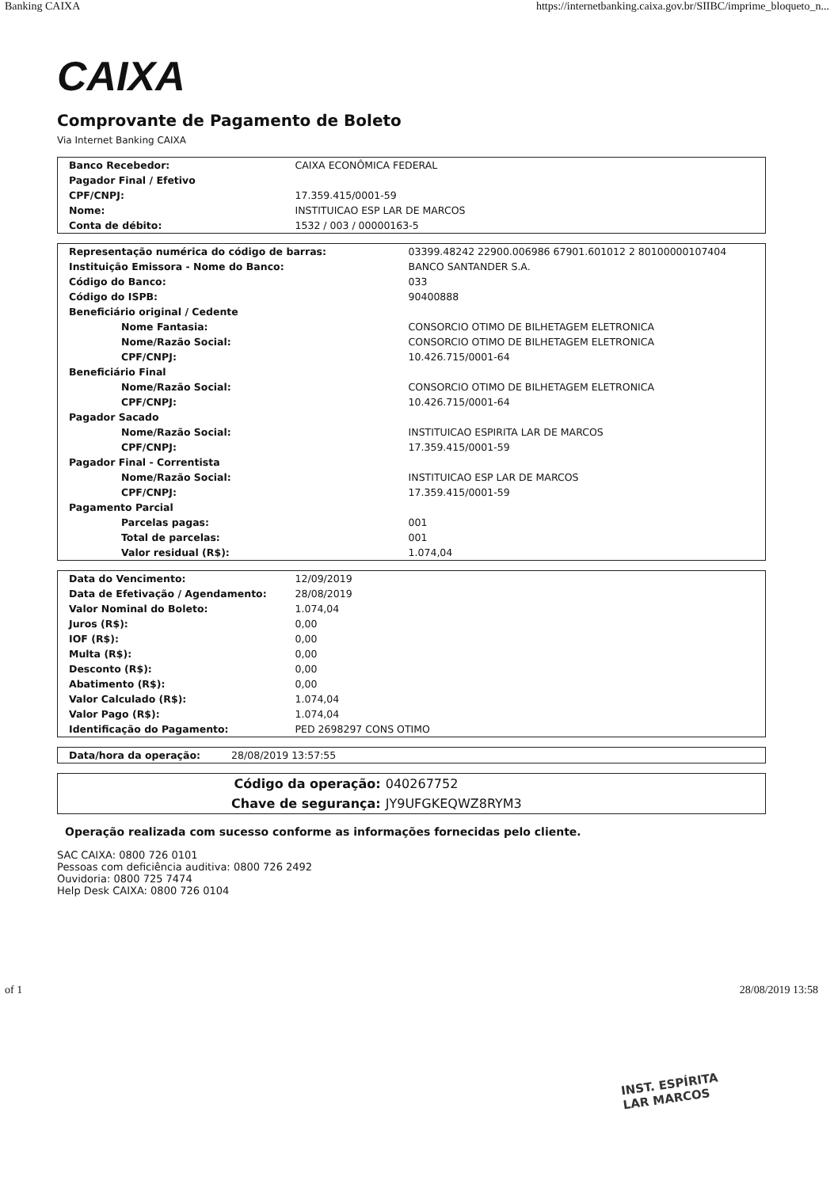Banking CAIXA https://internetbanking.caixa.gov.br/SIIBC/imprime_bloqueto_n...
CAIXA
Comprovante de Pagamento de Boleto
Via Internet Banking CAIXA
| Banco Recebedor: | CAIXA ECONÔMICA FEDERAL |
| Pagador Final / Efetivo | |
| CPF/CNPJ: | 17.359.415/0001-59 |
| Nome: | INSTITUICAO ESP LAR DE MARCOS |
| Conta de débito: | 1532 / 003 / 00000163-5 |
| Representação numérica do código de barras: | 03399.48242 22900.006986 67901.601012 2 80100000107404 |
| Instituição Emissora - Nome do Banco: | BANCO SANTANDER S.A. |
| Código do Banco: | 033 |
| Código do ISPB: | 90400888 |
| Beneficiário original / Cedente | |
| Nome Fantasia: | CONSORCIO OTIMO DE BILHETAGEM ELETRONICA |
| Nome/Razão Social: | CONSORCIO OTIMO DE BILHETAGEM ELETRONICA |
| CPF/CNPJ: | 10.426.715/0001-64 |
| Beneficiário Final | |
| Nome/Razão Social: | CONSORCIO OTIMO DE BILHETAGEM ELETRONICA |
| CPF/CNPJ: | 10.426.715/0001-64 |
| Pagador Sacado | |
| Nome/Razão Social: | INSTITUICAO ESPIRITA LAR DE MARCOS |
| CPF/CNPJ: | 17.359.415/0001-59 |
| Pagador Final - Correntista | |
| Nome/Razão Social: | INSTITUICAO ESP LAR DE MARCOS |
| CPF/CNPJ: | 17.359.415/0001-59 |
| Pagamento Parcial | |
| Parcelas pagas: | 001 |
| Total de parcelas: | 001 |
| Valor residual (R$): | 1.074,04 |
| Data do Vencimento: | 12/09/2019 |
| Data de Efetivação / Agendamento: | 28/08/2019 |
| Valor Nominal do Boleto: | 1.074,04 |
| Juros (R$): | 0,00 |
| IOF (R$): | 0,00 |
| Multa (R$): | 0,00 |
| Desconto (R$): | 0,00 |
| Abatimento (R$): | 0,00 |
| Valor Calculado (R$): | 1.074,04 |
| Valor Pago (R$): | 1.074,04 |
| Identificação do Pagamento: | PED 2698297 CONS OTIMO |
| Data/hora da operação: | 28/08/2019 13:57:55 |
| Código da operação: | 040267752 |
| Chave de segurança: | JY9UFGKEQWZ8RYM3 |
Operação realizada com sucesso conforme as informações fornecidas pelo cliente.
SAC CAIXA: 0800 726 0101
Pessoas com deficiência auditiva: 0800 726 2492
Ouvidoria: 0800 725 7474
Help Desk CAIXA: 0800 726 0104
INST. ESPÍRITA
LAR MARCOS
of 1 28/08/2019 13:58